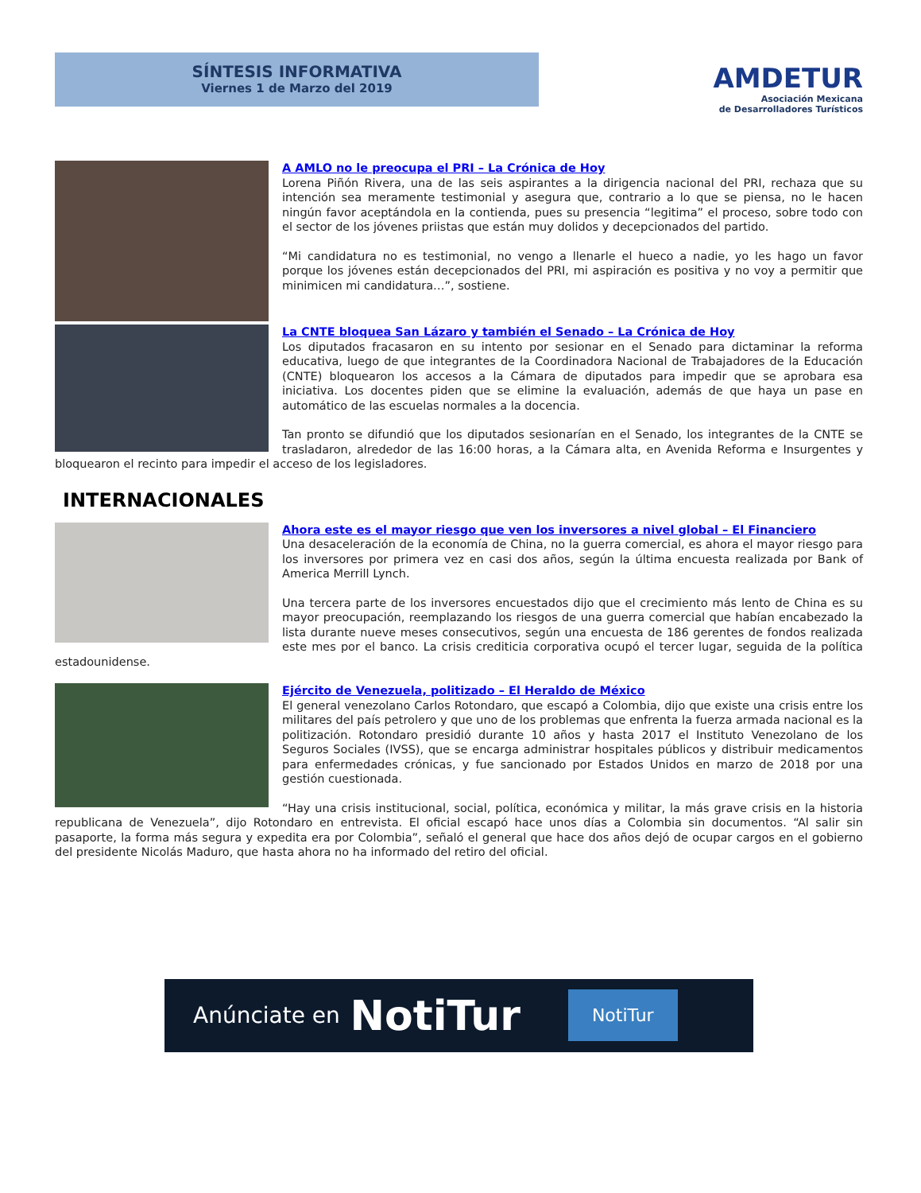SÍNTESIS INFORMATIVA
Viernes 1 de Marzo del 2019
AMDETUR
Asociación Mexicana
de Desarrolladores Turísticos
A AMLO no le preocupa el PRI – La Crónica de Hoy
Lorena Piñón Rivera, una de las seis aspirantes a la dirigencia nacional del PRI, rechaza que su intención sea meramente testimonial y asegura que, contrario a lo que se piensa, no le hacen ningún favor aceptándola en la contienda, pues su presencia “legitima” el proceso, sobre todo con el sector de los jóvenes priistas que están muy dolidos y decepcionados del partido.
“Mi candidatura no es testimonial, no vengo a llenarle el hueco a nadie, yo les hago un favor porque los jóvenes están decepcionados del PRI, mi aspiración es positiva y no voy a permitir que minimicen mi candidatura…”, sostiene.
La CNTE bloquea San Lázaro y también el Senado – La Crónica de Hoy
Los diputados fracasaron en su intento por sesionar en el Senado para dictaminar la reforma educativa, luego de que integrantes de la Coordinadora Nacional de Trabajadores de la Educación (CNTE) bloquearon los accesos a la Cámara de diputados para impedir que se aprobara esa iniciativa. Los docentes piden que se elimine la evaluación, además de que haya un pase en automático de las escuelas normales a la docencia.
Tan pronto se difundió que los diputados sesionarían en el Senado, los integrantes de la CNTE se trasladaron, alrededor de las 16:00 horas, a la Cámara alta, en Avenida Reforma e Insurgentes y bloquearon el recinto para impedir el acceso de los legisladores.
INTERNACIONALES
Ahora este es el mayor riesgo que ven los inversores a nivel global – El Financiero
Una desaceleración de la economía de China, no la guerra comercial, es ahora el mayor riesgo para los inversores por primera vez en casi dos años, según la última encuesta realizada por Bank of America Merrill Lynch.
Una tercera parte de los inversores encuestados dijo que el crecimiento más lento de China es su mayor preocupación, reemplazando los riesgos de una guerra comercial que habían encabezado la lista durante nueve meses consecutivos, según una encuesta de 186 gerentes de fondos realizada este mes por el banco. La crisis crediticia corporativa ocupó el tercer lugar, seguida de la política estadounidense.
Ejército de Venezuela, politizado – El Heraldo de México
El general venezolano Carlos Rotondaro, que escapó a Colombia, dijo que existe una crisis entre los militares del país petrolero y que uno de los problemas que enfrenta la fuerza armada nacional es la politización. Rotondaro presidió durante 10 años y hasta 2017 el Instituto Venezolano de los Seguros Sociales (IVSS), que se encarga administrar hospitales públicos y distribuir medicamentos para enfermedades crónicas, y fue sancionado por Estados Unidos en marzo de 2018 por una gestión cuestionada.
“Hay una crisis institucional, social, política, económica y militar, la más grave crisis en la historia republicana de Venezuela”, dijo Rotondaro en entrevista. El oficial escapó hace unos días a Colombia sin documentos. “Al salir sin pasaporte, la forma más segura y expedita era por Colombia”, señaló el general que hace dos años dejó de ocupar cargos en el gobierno del presidente Nicolás Maduro, que hasta ahora no ha informado del retiro del oficial.
Anúnciate en NotiTur NotiTur